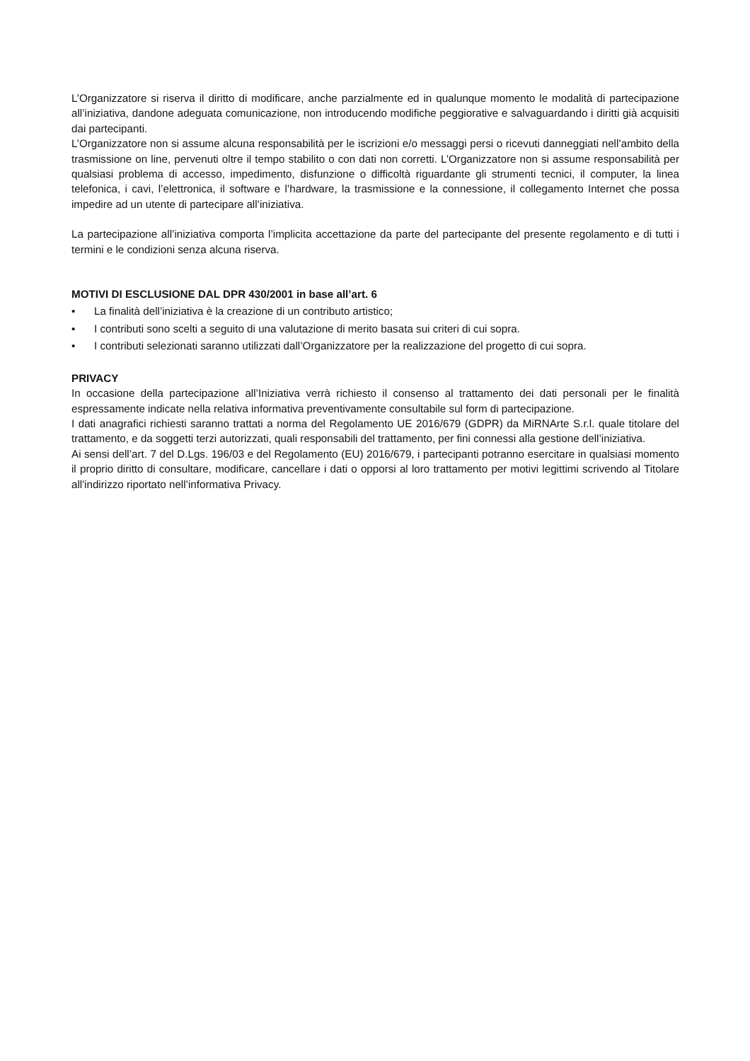L’Organizzatore si riserva il diritto di modificare, anche parzialmente ed in qualunque momento le modalità di partecipazione all’iniziativa, dandone adeguata comunicazione, non introducendo modifiche peggiorative e salvaguardando i diritti già acquisiti dai partecipanti.
L’Organizzatore non si assume alcuna responsabilità per le iscrizioni e/o messaggi persi o ricevuti danneggiati nell’ambito della trasmissione on line, pervenuti oltre il tempo stabilito o con dati non corretti. L’Organizzatore non si assume responsabilità per qualsiasi problema di accesso, impedimento, disfunzione o difficoltà riguardante gli strumenti tecnici, il computer, la linea telefonica, i cavi, l’elettronica, il software e l’hardware, la trasmissione e la connessione, il collegamento Internet che possa impedire ad un utente di partecipare all’iniziativa.
La partecipazione all’iniziativa comporta l’implicita accettazione da parte del partecipante del presente regolamento e di tutti i termini e le condizioni senza alcuna riserva.
MOTIVI DI ESCLUSIONE DAL DPR 430/2001 in base all’art. 6
• La finalità dell’iniziativa è la creazione di un contributo artistico;
• I contributi sono scelti a seguito di una valutazione di merito basata sui criteri di cui sopra.
• I contributi selezionati saranno utilizzati dall’Organizzatore per la realizzazione del progetto di cui sopra.
PRIVACY
In occasione della partecipazione all’Iniziativa verrà richiesto il consenso al trattamento dei dati personali per le finalità espressamente indicate nella relativa informativa preventivamente consultabile sul form di partecipazione.
I dati anagrafici richiesti saranno trattati a norma del Regolamento UE 2016/679 (GDPR) da MiRNArte S.r.l. quale titolare del trattamento, e da soggetti terzi autorizzati, quali responsabili del trattamento, per fini connessi alla gestione dell’iniziativa.
Ai sensi dell’art. 7 del D.Lgs. 196/03 e del Regolamento (EU) 2016/679, i partecipanti potranno esercitare in qualsiasi momento il proprio diritto di consultare, modificare, cancellare i dati o opporsi al loro trattamento per motivi legittimi scrivendo al Titolare all'indirizzo riportato nell’informativa Privacy.